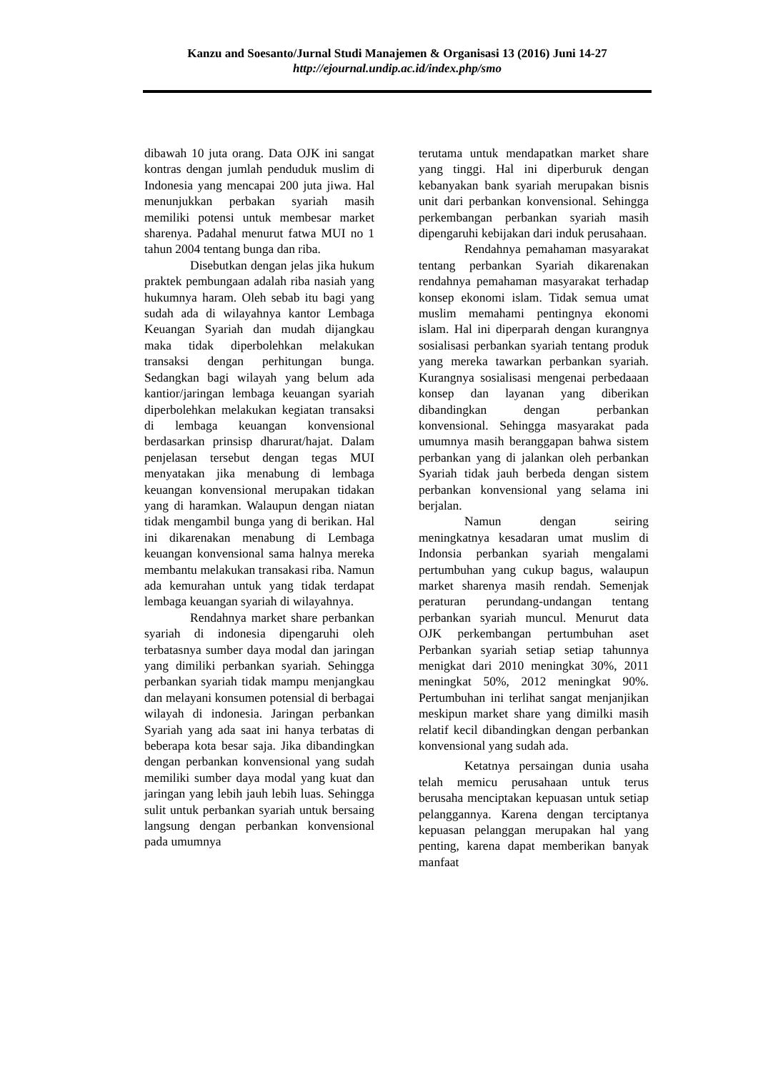Kanzu and Soesanto/Jurnal Studi Manajemen & Organisasi 13 (2016) Juni 14-27
http://ejournal.undip.ac.id/index.php/smo
dibawah 10 juta orang. Data OJK ini sangat kontras dengan jumlah penduduk muslim di Indonesia yang mencapai 200 juta jiwa. Hal menunjukkan perbakan syariah masih memiliki potensi untuk membesar market sharenya. Padahal menurut fatwa MUI no 1 tahun 2004 tentang bunga dan riba.
Disebutkan dengan jelas jika hukum praktek pembungaan adalah riba nasiah yang hukumnya haram. Oleh sebab itu bagi yang sudah ada di wilayahnya kantor Lembaga Keuangan Syariah dan mudah dijangkau maka tidak diperbolehkan melakukan transaksi dengan perhitungan bunga. Sedangkan bagi wilayah yang belum ada kantior/jaringan lembaga keuangan syariah diperbolehkan melakukan kegiatan transaksi di lembaga keuangan konvensional berdasarkan prinsisp dharurat/hajat. Dalam penjelasan tersebut dengan tegas MUI menyatakan jika menabung di lembaga keuangan konvensional merupakan tidakan yang di haramkan. Walaupun dengan niatan tidak mengambil bunga yang di berikan. Hal ini dikarenakan menabung di Lembaga keuangan konvensional sama halnya mereka membantu melakukan transakasi riba. Namun ada kemurahan untuk yang tidak terdapat lembaga keuangan syariah di wilayahnya.
Rendahnya market share perbankan syariah di indonesia dipengaruhi oleh terbatasnya sumber daya modal dan jaringan yang dimiliki perbankan syariah. Sehingga perbankan syariah tidak mampu menjangkau dan melayani konsumen potensial di berbagai wilayah di indonesia. Jaringan perbankan Syariah yang ada saat ini hanya terbatas di beberapa kota besar saja. Jika dibandingkan dengan perbankan konvensional yang sudah memiliki sumber daya modal yang kuat dan jaringan yang lebih jauh lebih luas. Sehingga sulit untuk perbankan syariah untuk bersaing langsung dengan perbankan konvensional pada umumnya
terutama untuk mendapatkan market share yang tinggi. Hal ini diperburuk dengan kebanyakan bank syariah merupakan bisnis unit dari perbankan konvensional. Sehingga perkembangan perbankan syariah masih dipengaruhi kebijakan dari induk perusahaan.
Rendahnya pemahaman masyarakat tentang perbankan Syariah dikarenakan rendahnya pemahaman masyarakat terhadap konsep ekonomi islam. Tidak semua umat muslim memahami pentingnya ekonomi islam. Hal ini diperparah dengan kurangnya sosialisasi perbankan syariah tentang produk yang mereka tawarkan perbankan syariah. Kurangnya sosialisasi mengenai perbedaaan konsep dan layanan yang diberikan dibandingkan dengan perbankan konvensional. Sehingga masyarakat pada umumnya masih beranggapan bahwa sistem perbankan yang di jalankan oleh perbankan Syariah tidak jauh berbeda dengan sistem perbankan konvensional yang selama ini berjalan.
Namun dengan seiring meningkatnya kesadaran umat muslim di Indonsia perbankan syariah mengalami pertumbuhan yang cukup bagus, walaupun market sharenya masih rendah. Semenjak peraturan perundang-undangan tentang perbankan syariah muncul. Menurut data OJK perkembangan pertumbuhan aset Perbankan syariah setiap setiap tahunnya menigkat dari 2010 meningkat 30%, 2011 meningkat 50%, 2012 meningkat 90%. Pertumbuhan ini terlihat sangat menjanjikan meskipun market share yang dimilki masih relatif kecil dibandingkan dengan perbankan konvensional yang sudah ada.
Ketatnya persaingan dunia usaha telah memicu perusahaan untuk terus berusaha menciptakan kepuasan untuk setiap pelanggannya. Karena dengan terciptanya kepuasan pelanggan merupakan hal yang penting, karena dapat memberikan banyak manfaat